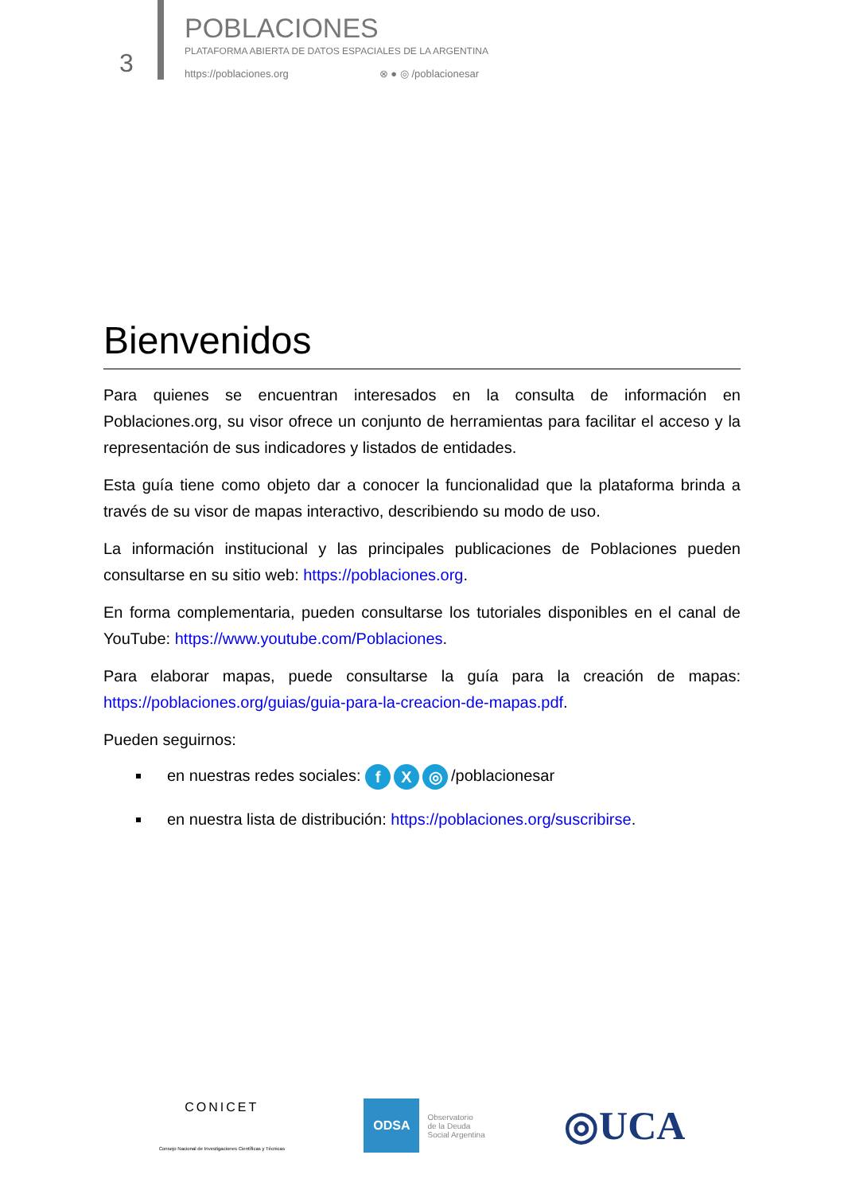3
POBLACIONES
PLATAFORMA ABIERTA DE DATOS ESPACIALES DE LA ARGENTINA
https://poblaciones.org ⊗ ● ◎ /poblacionesar
Bienvenidos
Para quienes se encuentran interesados en la consulta de información en Poblaciones.org, su visor ofrece un conjunto de herramientas para facilitar el acceso y la representación de sus indicadores y listados de entidades.
Esta guía tiene como objeto dar a conocer la funcionalidad que la plataforma brinda a través de su visor de mapas interactivo, describiendo su modo de uso.
La información institucional y las principales publicaciones de Poblaciones pueden consultarse en su sitio web: https://poblaciones.org.
En forma complementaria, pueden consultarse los tutoriales disponibles en el canal de YouTube: https://www.youtube.com/Poblaciones.
Para elaborar mapas, puede consultarse la guía para la creación de mapas: https://poblaciones.org/guias/guia-para-la-creacion-de-mapas.pdf.
Pueden seguirnos:
en nuestras redes sociales: f X ◎ /poblacionesar
en nuestra lista de distribución: https://poblaciones.org/suscribirse.
CONICET
Consejo Nacional de Investigaciones Científicas y Técnicas
ODSA Observatorio
de la Deuda
Social Argentina
◎UCA